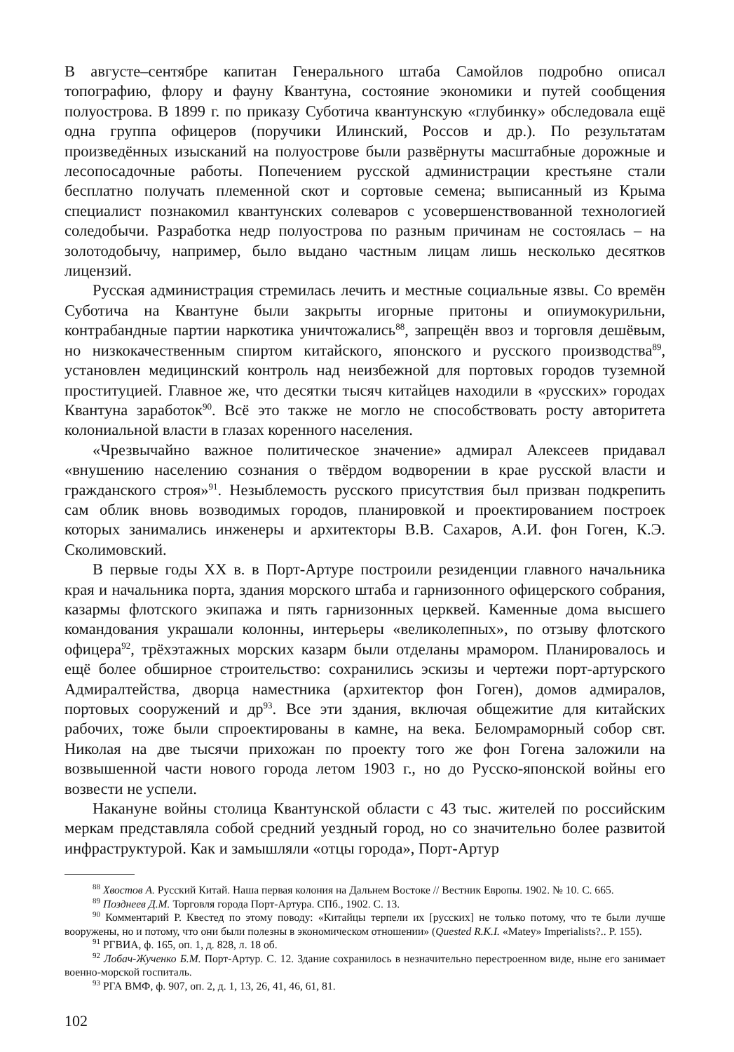В августе–сентябре капитан Генерального штаба Самойлов подробно описал топографию, флору и фауну Квантуна, состояние экономики и путей сообщения полуострова. В 1899 г. по приказу Суботича квантунскую «глубинку» обследовала ещё одна группа офицеров (поручики Илинский, Россов и др.). По результатам произведённых изысканий на полуострове были развёрнуты масштабные дорожные и лесопосадочные работы. Попечением русской администрации крестьяне стали бесплатно получать племенной скот и сортовые семена; выписанный из Крыма специалист познакомил квантунских солеваров с усовершенствованной технологией соледобычи. Разработка недр полуострова по разным причинам не состоялась – на золотодобычу, например, было выдано частным лицам лишь несколько десятков лицензий.
Русская администрация стремилась лечить и местные социальные язвы. Со времён Суботича на Квантуне были закрыты игорные притоны и опиумокурильни, контрабандные партии наркотика уничтожались<sup>88</sup>, запрещён ввоз и торговля дешёвым, но низкокачественным спиртом китайского, японского и русского производства<sup>89</sup>, установлен медицинский контроль над неизбежной для портовых городов туземной проституцией. Главное же, что десятки тысяч китайцев находили в «русских» городах Квантуна заработок<sup>90</sup>. Всё это также не могло не способствовать росту авторитета колониальной власти в глазах коренного населения.
«Чрезвычайно важное политическое значение» адмирал Алексеев придавал «внушению населению сознания о твёрдом водворении в крае русской власти и гражданского строя»<sup>91</sup>. Незыблемость русского присутствия был призван подкрепить сам облик вновь возводимых городов, планировкой и проектированием построек которых занимались инженеры и архитекторы В.В. Сахаров, А.И. фон Гоген, К.Э. Сколимовский.
В первые годы XX в. в Порт-Артуре построили резиденции главного начальника края и начальника порта, здания морского штаба и гарнизонного офицерского собрания, казармы флотского экипажа и пять гарнизонных церквей. Каменные дома высшего командования украшали колонны, интерьеры «великолепных», по отзыву флотского офицера<sup>92</sup>, трёхэтажных морских казарм были отделаны мрамором. Планировалось и ещё более обширное строительство: сохранились эскизы и чертежи порт-артурского Адмиралтейства, дворца наместника (архитектор фон Гоген), домов адмиралов, портовых сооружений и др<sup>93</sup>. Все эти здания, включая общежитие для китайских рабочих, тоже были спроектированы в камне, на века. Беломраморный собор свт. Николая на две тысячи прихожан по проекту того же фон Гогена заложили на возвышенной части нового города летом 1903 г., но до Русско-японской войны его возвести не успели.
Накануне войны столица Квантунской области с 43 тыс. жителей по российским меркам представляла собой средний уездный город, но со значительно более развитой инфраструктурой. Как и замышляли «отцы города», Порт-Артур
<sup>88</sup> Хвостов А. Русский Китай. Наша первая колония на Дальнем Востоке // Вестник Европы. 1902. № 10. С. 665.
<sup>89</sup> Позднеев Д.М. Торговля города Порт-Артура. СПб., 1902. С. 13.
<sup>90</sup> Комментарий Р. Квестед по этому поводу: «Китайцы терпели их [русских] не только потому, что те были лучше вооружены, но и потому, что они были полезны в экономическом отношении» (Quested R.K.I. «Matey» Imperialists?.. P. 155).
<sup>91</sup> РГВИА, ф. 165, оп. 1, д. 828, л. 18 об.
<sup>92</sup> Лобач-Жученко Б.М. Порт-Артур. С. 12. Здание сохранилось в незначительно перестроенном виде, ныне его занимает военно-морской госпиталь.
<sup>93</sup> РГА ВМФ, ф. 907, оп. 2, д. 1, 13, 26, 41, 46, 61, 81.
102